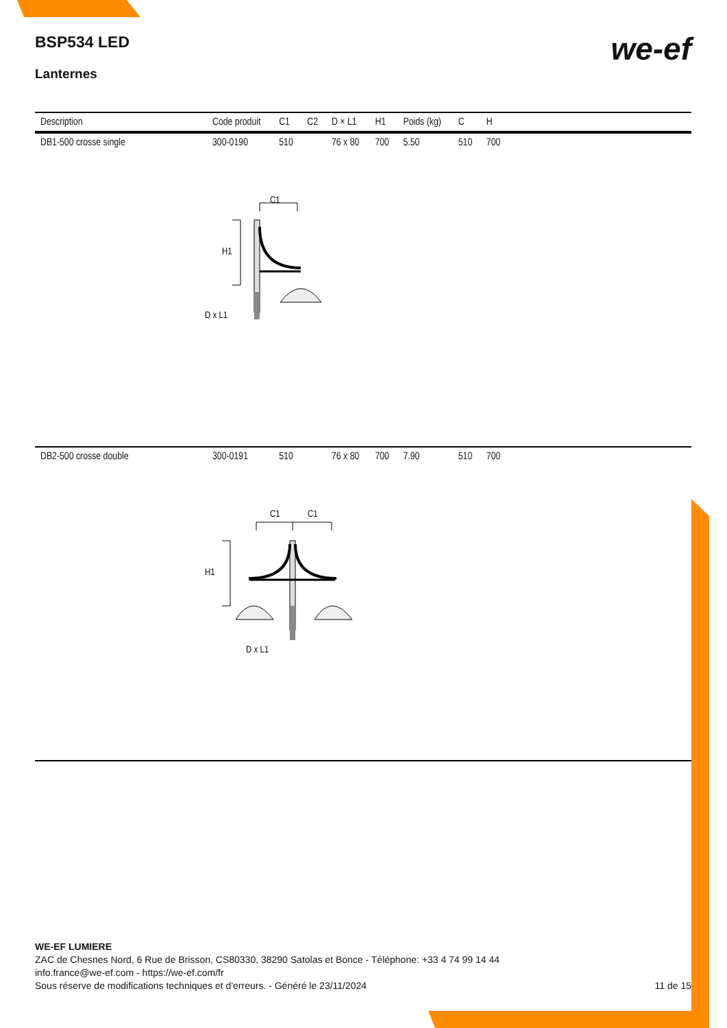we-ef
BSP534 LED
Lanternes
| Description | Code produit | C1 | C2 | D × L1 | H1 | Poids (kg) | C | H | |
| --- | --- | --- | --- | --- | --- | --- | --- | --- | --- |
| DB1-500 crosse single | 300-0190 | 510 | | 76 x 80 | 700 | 5.50 | 510 | 700 | |
| C1 H1 D x L1 | | | | | | | | | |
| DB2-500 crosse double | 300-0191 | 510 | | 76 x 80 | 700 | 7.90 | 510 | 700 | |
| C1 C1 H1 D x L1 | | | | | | | | | |
WE-EF LUMIERE
ZAC de Chesnes Nord, 6 Rue de Brisson, CS80330, 38290 Satolas et Bonce - Téléphone: +33 4 74 99 14 44
info.france@we-ef.com - https://we-ef.com/fr
Sous réserve de modifications techniques et d'erreurs. - Généré le 23/11/2024 11 de 15